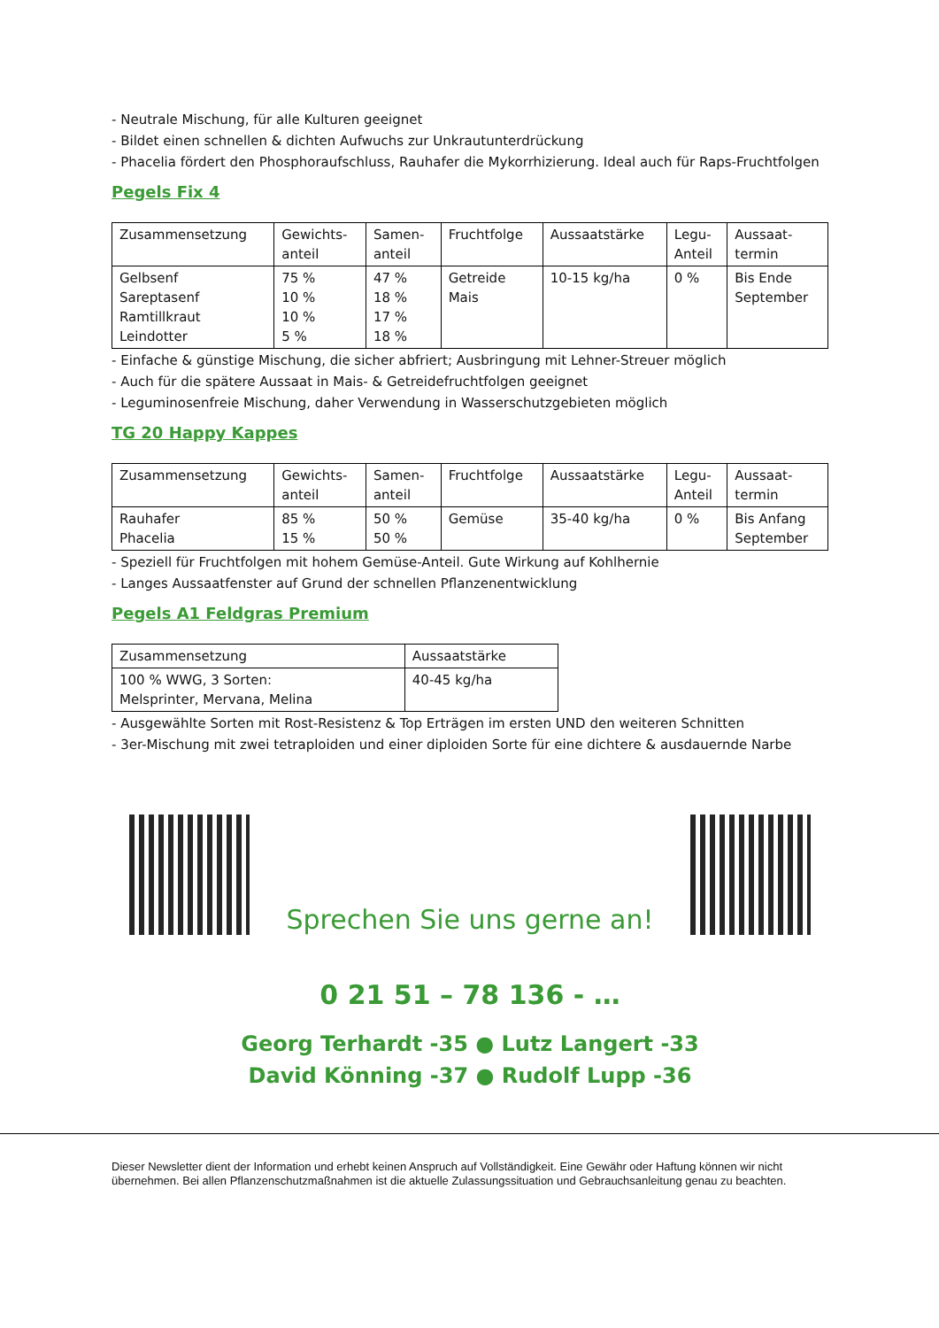- Neutrale Mischung, für alle Kulturen geeignet
- Bildet einen schnellen & dichten Aufwuchs zur Unkrautunterdrückung
- Phacelia fördert den Phosphoraufschluss, Rauhafer die Mykorrhizierung. Ideal auch für Raps-Fruchtfolgen
Pegels Fix 4
| Zusammensetzung | Gewichts- anteil | Samen- anteil | Fruchtfolge | Aussaatstärke | Legu- Anteil | Aussaat- termin |
| Gelbsenf Sareptasenf Ramtillkraut Leindotter | 75 % 10 % 10 % 5 % | 47 % 18 % 17 % 18 % | Getreide Mais | 10-15 kg/ha | 0 % | Bis Ende September |
- Einfache & günstige Mischung, die sicher abfriert; Ausbringung mit Lehner-Streuer möglich
- Auch für die spätere Aussaat in Mais- & Getreidefruchtfolgen geeignet
- Leguminosenfreie Mischung, daher Verwendung in Wasserschutzgebieten möglich
TG 20 Happy Kappes
| Zusammensetzung | Gewichts- anteil | Samen- anteil | Fruchtfolge | Aussaatstärke | Legu- Anteil | Aussaat- termin |
| Rauhafer Phacelia | 85 % 15 % | 50 % 50 % | Gemüse | 35-40 kg/ha | 0 % | Bis Anfang September |
- Speziell für Fruchtfolgen mit hohem Gemüse-Anteil. Gute Wirkung auf Kohlhernie
- Langes Aussaatfenster auf Grund der schnellen Pflanzenentwicklung
Pegels A1 Feldgras Premium
| Zusammensetzung | Aussaatstärke |
| 100 % WWG, 3 Sorten: Melsprinter, Mervana, Melina | 40-45 kg/ha |
- Ausgewählte Sorten mit Rost-Resistenz & Top Erträgen im ersten UND den weiteren Schnitten
- 3er-Mischung mit zwei tetraploiden und einer diploiden Sorte für eine dichtere & ausdauernde Narbe
Sprechen Sie uns gerne an!
0 21 51 – 78 136 - …
Georg Terhardt -35 ● Lutz Langert -33
David Könning -37 ● Rudolf Lupp -36
Dieser Newsletter dient der Information und erhebt keinen Anspruch auf Vollständigkeit. Eine Gewähr oder Haftung können wir nicht übernehmen. Bei allen Pflanzenschutzmaßnahmen ist die aktuelle Zulassungssituation und Gebrauchsanleitung genau zu beachten.